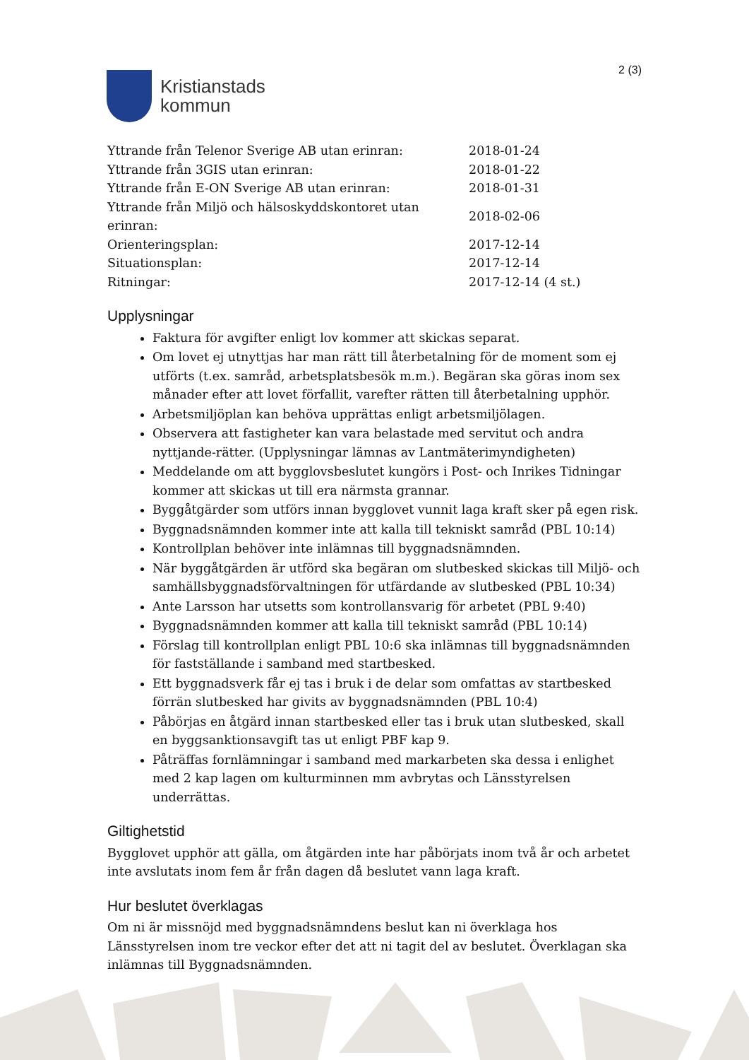Kristianstads
kommun
2 (3)
| Yttrande från Telenor Sverige AB utan erinran: | 2018-01-24 |
| Yttrande från 3GIS utan erinran: | 2018-01-22 |
| Yttrande från E-ON Sverige AB utan erinran: | 2018-01-31 |
| Yttrande från Miljö och hälsoskyddskontoret utan erinran: | 2018-02-06 |
| Orienteringsplan: | 2017-12-14 |
| Situationsplan: | 2017-12-14 |
| Ritningar: | 2017-12-14 (4 st.) |
Upplysningar
Faktura för avgifter enligt lov kommer att skickas separat.
Om lovet ej utnyttjas har man rätt till återbetalning för de moment som ej utförts (t.ex. samråd, arbetsplatsbesök m.m.). Begäran ska göras inom sex månader efter att lovet förfallit, varefter rätten till återbetalning upphör.
Arbetsmiljöplan kan behöva upprättas enligt arbetsmiljölagen.
Observera att fastigheter kan vara belastade med servitut och andra nyttjande-rätter. (Upplysningar lämnas av Lantmäterimyndigheten)
Meddelande om att bygglovsbeslutet kungörs i Post- och Inrikes Tidningar kommer att skickas ut till era närmsta grannar.
Byggåtgärder som utförs innan bygglovet vunnit laga kraft sker på egen risk.
Byggnadsnämnden kommer inte att kalla till tekniskt samråd (PBL 10:14)
Kontrollplan behöver inte inlämnas till byggnadsnämnden.
När byggåtgärden är utförd ska begäran om slutbesked skickas till Miljö- och samhällsbyggnadsförvaltningen för utfärdande av slutbesked (PBL 10:34)
Ante Larsson har utsetts som kontrollansvarig för arbetet (PBL 9:40)
Byggnadsnämnden kommer att kalla till tekniskt samråd (PBL 10:14)
Förslag till kontrollplan enligt PBL 10:6 ska inlämnas till byggnadsnämnden för fastställande i samband med startbesked.
Ett byggnadsverk får ej tas i bruk i de delar som omfattas av startbesked förrän slutbesked har givits av byggnadsnämnden (PBL 10:4)
Påbörjas en åtgärd innan startbesked eller tas i bruk utan slutbesked, skall en byggsanktionsavgift tas ut enligt PBF kap 9.
Påträffas fornlämningar i samband med markarbeten ska dessa i enlighet med 2 kap lagen om kulturminnen mm avbrytas och Länsstyrelsen underrättas.
Giltighetstid
Bygglovet upphör att gälla, om åtgärden inte har påbörjats inom två år och arbetet inte avslutats inom fem år från dagen då beslutet vann laga kraft.
Hur beslutet överklagas
Om ni är missnöjd med byggnadsnämndens beslut kan ni överklaga hos Länsstyrelsen inom tre veckor efter det att ni tagit del av beslutet. Överklagan ska inlämnas till Byggnadsnämnden.